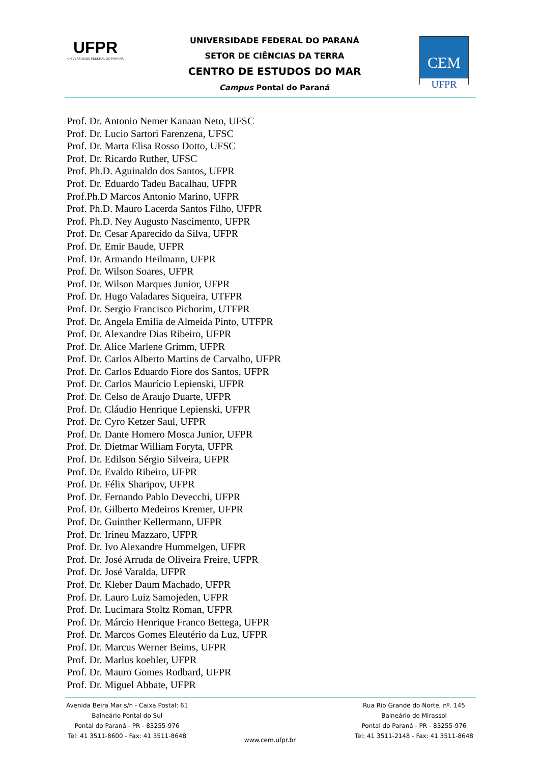UFPR
UNIVERSIDADE FEDERAL DO PARANÁ
UNIVERSIDADE FEDERAL DO PARANÁ
SETOR DE CIÊNCIAS DA TERRA
CENTRO DE ESTUDOS DO MAR
Campus Pontal do Paraná
CEM
UFPR
Prof. Dr. Antonio Nemer Kanaan Neto, UFSC
Prof. Dr. Lucio Sartori Farenzena, UFSC
Prof. Dr. Marta Elisa Rosso Dotto, UFSC
Prof. Dr. Ricardo Ruther, UFSC
Prof. Ph.D. Aguinaldo dos Santos, UFPR
Prof. Dr. Eduardo Tadeu Bacalhau, UFPR
Prof.Ph.D Marcos Antonio Marino, UFPR
Prof. Ph.D. Mauro Lacerda Santos Filho, UFPR
Prof. Ph.D. Ney Augusto Nascimento, UFPR
Prof. Dr. Cesar Aparecido da Silva, UFPR
Prof. Dr. Emir Baude, UFPR
Prof. Dr. Armando Heilmann, UFPR
Prof. Dr. Wilson Soares, UFPR
Prof. Dr. Wilson Marques Junior, UFPR
Prof. Dr. Hugo Valadares Siqueira, UTFPR
Prof. Dr. Sergio Francisco Pichorim, UTFPR
Prof. Dr. Angela Emilia de Almeida Pinto, UTFPR
Prof. Dr. Alexandre Dias Ribeiro, UFPR
Prof. Dr. Alice Marlene Grimm, UFPR
Prof. Dr. Carlos Alberto Martins de Carvalho, UFPR
Prof. Dr. Carlos Eduardo Fiore dos Santos, UFPR
Prof. Dr. Carlos Maurício Lepienski, UFPR
Prof. Dr. Celso de Araujo Duarte, UFPR
Prof. Dr. Cláudio Henrique Lepienski, UFPR
Prof. Dr. Cyro Ketzer Saul, UFPR
Prof. Dr. Dante Homero Mosca Junior, UFPR
Prof. Dr. Dietmar William Foryta, UFPR
Prof. Dr. Edilson Sérgio Silveira, UFPR
Prof. Dr. Evaldo Ribeiro, UFPR
Prof. Dr. Félix Sharipov, UFPR
Prof. Dr. Fernando Pablo Devecchi, UFPR
Prof. Dr. Gilberto Medeiros Kremer, UFPR
Prof. Dr. Guinther Kellermann, UFPR
Prof. Dr. Irineu Mazzaro, UFPR
Prof. Dr. Ivo Alexandre Hummelgen, UFPR
Prof. Dr. José Arruda de Oliveira Freire, UFPR
Prof. Dr. José Varalda, UFPR
Prof. Dr. Kleber Daum Machado, UFPR
Prof. Dr. Lauro Luiz Samojeden, UFPR
Prof. Dr. Lucimara Stoltz Roman, UFPR
Prof. Dr. Márcio Henrique Franco Bettega, UFPR
Prof. Dr. Marcos Gomes Eleutério da Luz, UFPR
Prof. Dr. Marcus Werner Beims, UFPR
Prof. Dr. Marlus koehler, UFPR
Prof. Dr. Mauro Gomes Rodbard, UFPR
Prof. Dr. Miguel Abbate, UFPR
Avenida Beira Mar s/n - Caixa Postal: 61
Balneário Pontal do Sul
Pontal do Paraná - PR - 83255-976
Tel: 41 3511-8600 - Fax: 41 3511-8648
Rua Rio Grande do Norte, nº. 145
Balneário de Mirassol
Pontal do Paraná - PR - 83255-976
Tel: 41 3511-2148 - Fax: 41 3511-8648
www.cem.ufpr.br